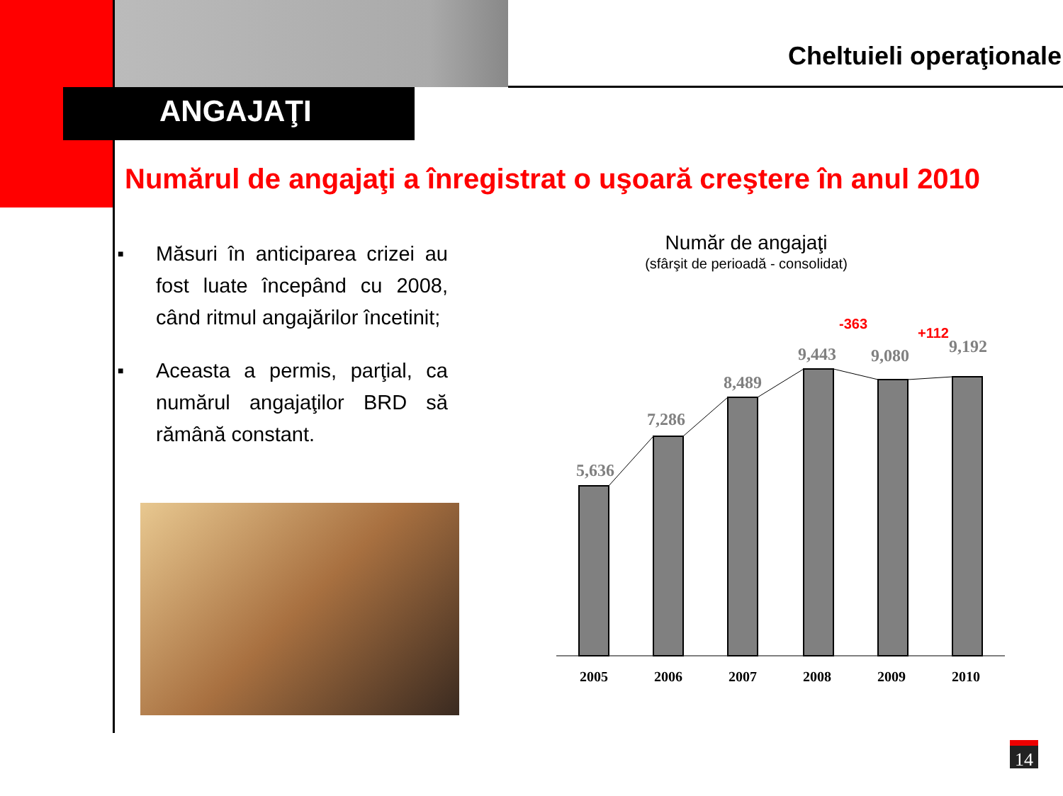Cheltuieli operaţionale
ANGAJAŢI
Numărul de angajaţi a înregistrat o uşoară creştere în anul 2010
■ Măsuri în anticiparea crizei au fost luate începând cu 2008, când ritmul angajărilor încetinit;
■ Aceasta a permis, parţial, ca numărul angajaţilor BRD să rămână constant.
Număr de angajaţi
(sfârşit de perioadă - consolidat)
5,636
7,286
8,489
9,443
9,080
9,192
-363
+112
2005
2006
2007
2008
2009
2010
14